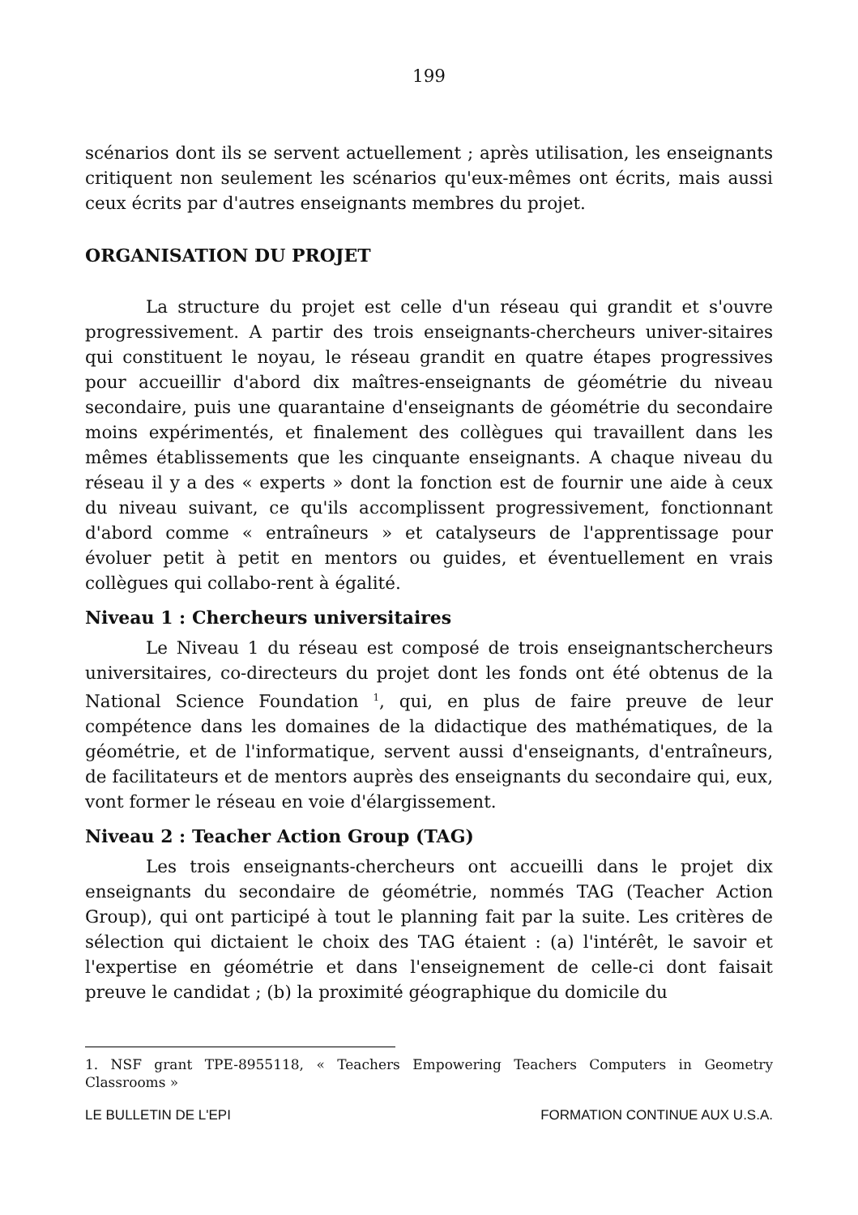199
scénarios dont ils se servent actuellement ; après utilisation, les enseignants critiquent non seulement les scénarios qu'eux-mêmes ont écrits, mais aussi ceux écrits par d'autres enseignants membres du projet.
ORGANISATION DU PROJET
La structure du projet est celle d'un réseau qui grandit et s'ouvre progressivement. A partir des trois enseignants-chercheurs univer-sitaires qui constituent le noyau, le réseau grandit en quatre étapes progressives pour accueillir d'abord dix maîtres-enseignants de géométrie du niveau secondaire, puis une quarantaine d'enseignants de géométrie du secondaire moins expérimentés, et finalement des collègues qui travaillent dans les mêmes établissements que les cinquante enseignants. A chaque niveau du réseau il y a des « experts » dont la fonction est de fournir une aide à ceux du niveau suivant, ce qu'ils accomplissent progressivement, fonctionnant d'abord comme « entraîneurs » et catalyseurs de l'apprentissage pour évoluer petit à petit en mentors ou guides, et éventuellement en vrais collègues qui collabo-rent à égalité.
Niveau 1 : Chercheurs universitaires
Le Niveau 1 du réseau est composé de trois enseignantschercheurs universitaires, co-directeurs du projet dont les fonds ont été obtenus de la National Science Foundation <sup>1</sup>, qui, en plus de faire preuve de leur compétence dans les domaines de la didactique des mathématiques, de la géométrie, et de l'informatique, servent aussi d'enseignants, d'entraîneurs, de facilitateurs et de mentors auprès des enseignants du secondaire qui, eux, vont former le réseau en voie d'élargissement.
Niveau 2 : Teacher Action Group (TAG)
Les trois enseignants-chercheurs ont accueilli dans le projet dix enseignants du secondaire de géométrie, nommés TAG (Teacher Action Group), qui ont participé à tout le planning fait par la suite. Les critères de sélection qui dictaient le choix des TAG étaient : (a) l'intérêt, le savoir et l'expertise en géométrie et dans l'enseignement de celle-ci dont faisait preuve le candidat ; (b) la proximité géographique du domicile du
1. NSF grant TPE-8955118, « Teachers Empowering Teachers Computers in Geometry Classrooms »
LE BULLETIN DE L'EPI FORMATION CONTINUE AUX U.S.A.